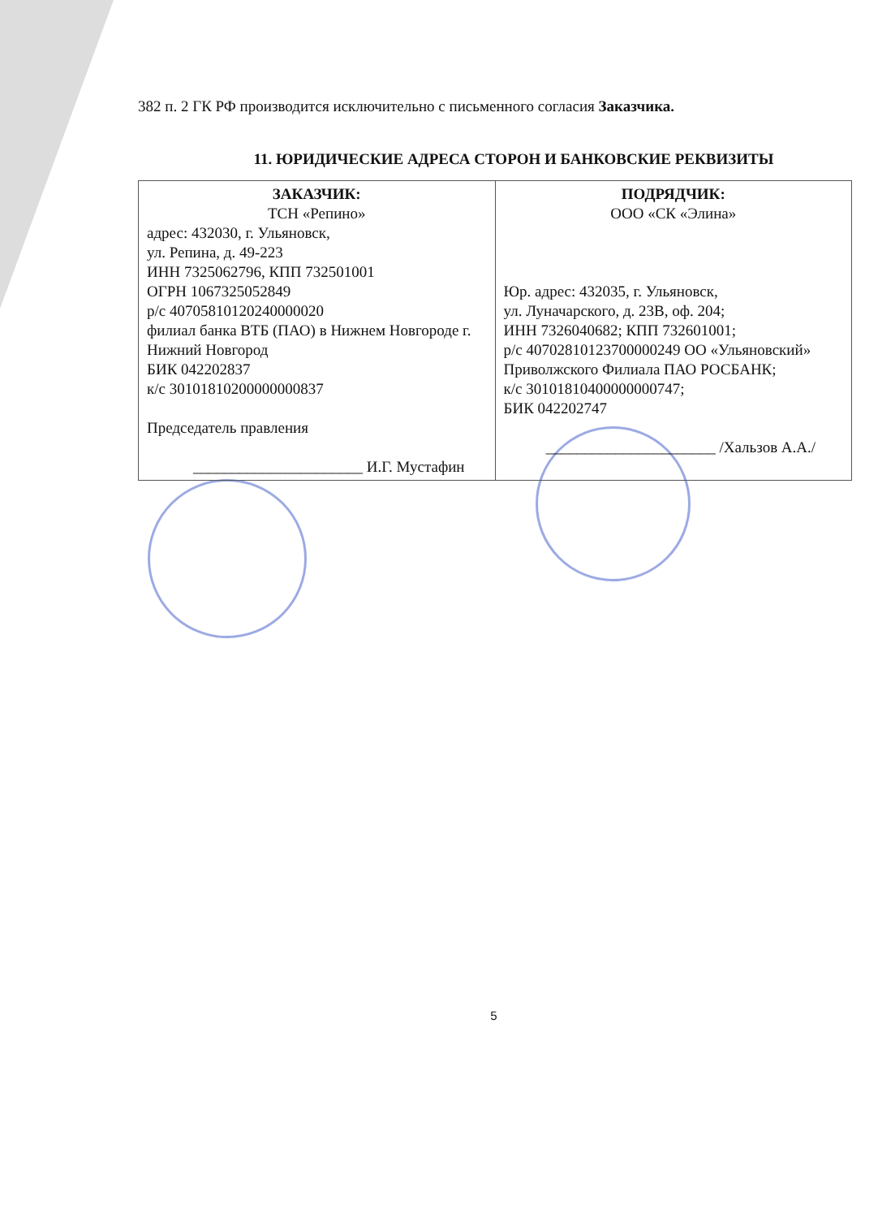382 п. 2 ГК РФ производится исключительно с письменного согласия Заказчика.
11. ЮРИДИЧЕСКИЕ АДРЕСА СТОРОН И БАНКОВСКИЕ РЕКВИЗИТЫ
| ЗАКАЗЧИК: ТСН «Репино» адрес: 432030, г. Ульяновск, ул. Репина, д. 49-223 ИНН 7325062796, КПП 732501001 ОГРН 1067325052849 р/с 40705810120240000020 филиал банка ВТБ (ПАО) в Нижнем Новгороде г. Нижний Новгород БИК 042202837 к/с 30101810200000000837 Председатель правления ______________________ И.Г. Мустафин | ПОДРЯДЧИК: ООО «СК «Элина» Юр. адрес: 432035, г. Ульяновск, ул. Луначарского, д. 23В, оф. 204; ИНН 7326040682; КПП 732601001; р/с 40702810123700000249 ОО «Ульяновский» Приволжского Филиала ПАО РОСБАНК; к/с 30101810400000000747; БИК 042202747 ______________________ /Хальзов А.А./ |
5